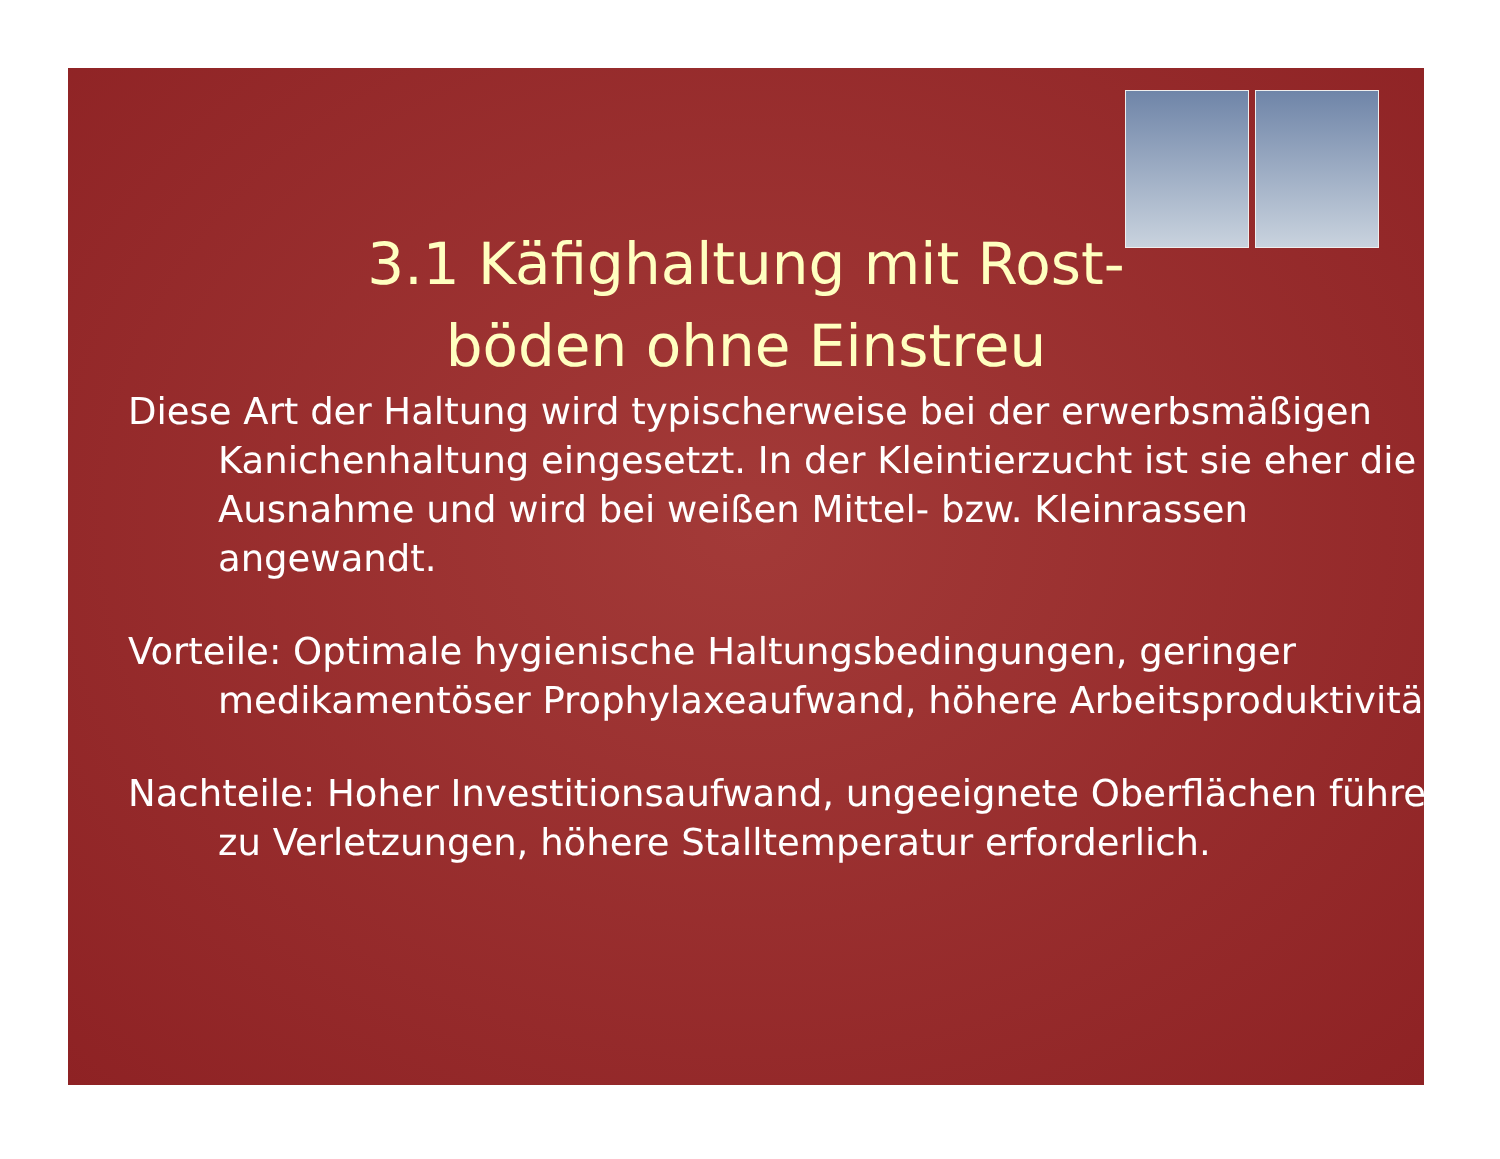3.1 Käfighaltung mit Rost-
böden ohne Einstreu
Diese Art der Haltung wird typischerweise bei der erwerbsmäßigen Kanichenhaltung eingesetzt. In der Kleintierzucht ist sie eher die Ausnahme und wird bei weißen Mittel- bzw. Kleinrassen angewandt.
Vorteile: Optimale hygienische Haltungsbedingungen, geringer medikamentöser Prophylaxeaufwand, höhere Arbeitsproduktivität.
Nachteile: Hoher Investitionsaufwand, ungeeignete Oberflächen führen zu Verletzungen, höhere Stalltemperatur erforderlich.